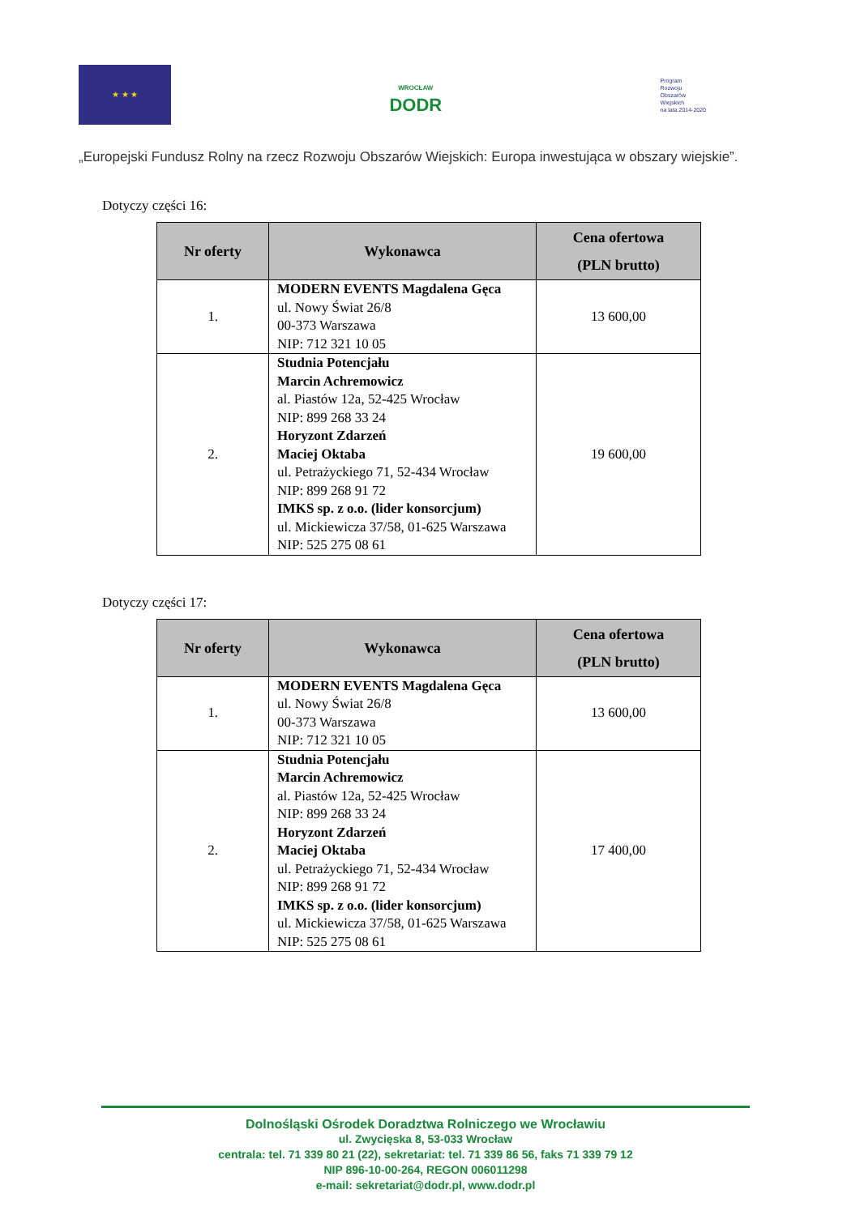★ ★ ★
WROCŁAW
DODR
Program
Rozwoju
Obszarów
Wiejskich
na lata 2014-2020
„Europejski Fundusz Rolny na rzecz Rozwoju Obszarów Wiejskich: Europa inwestująca w obszary wiejskie”.
Dotyczy części 16:
| Nr oferty | Wykonawca | Cena ofertowa (PLN brutto) |
| --- | --- | --- |
| 1. | MODERN EVENTS Magdalena Gęca ul. Nowy Świat 26/8 00-373 Warszawa NIP: 712 321 10 05 | 13 600,00 |
| 2. | Studnia Potencjału Marcin Achremowicz al. Piastów 12a, 52-425 Wrocław NIP: 899 268 33 24 Horyzont Zdarzeń Maciej Oktaba ul. Petrażyckiego 71, 52-434 Wrocław NIP: 899 268 91 72 IMKS sp. z o.o. (lider konsorcjum) ul. Mickiewicza 37/58, 01-625 Warszawa NIP: 525 275 08 61 | 19 600,00 |
Dotyczy części 17:
| Nr oferty | Wykonawca | Cena ofertowa (PLN brutto) |
| --- | --- | --- |
| 1. | MODERN EVENTS Magdalena Gęca ul. Nowy Świat 26/8 00-373 Warszawa NIP: 712 321 10 05 | 13 600,00 |
| 2. | Studnia Potencjału Marcin Achremowicz al. Piastów 12a, 52-425 Wrocław NIP: 899 268 33 24 Horyzont Zdarzeń Maciej Oktaba ul. Petrażyckiego 71, 52-434 Wrocław NIP: 899 268 91 72 IMKS sp. z o.o. (lider konsorcjum) ul. Mickiewicza 37/58, 01-625 Warszawa NIP: 525 275 08 61 | 17 400,00 |
Dolnośląski Ośrodek Doradztwa Rolniczego we Wrocławiu
ul. Zwycięska 8, 53-033 Wrocław
centrala: tel. 71 339 80 21 (22), sekretariat: tel. 71 339 86 56, faks 71 339 79 12
NIP 896-10-00-264, REGON 006011298
e-mail: sekretariat@dodr.pl, www.dodr.pl